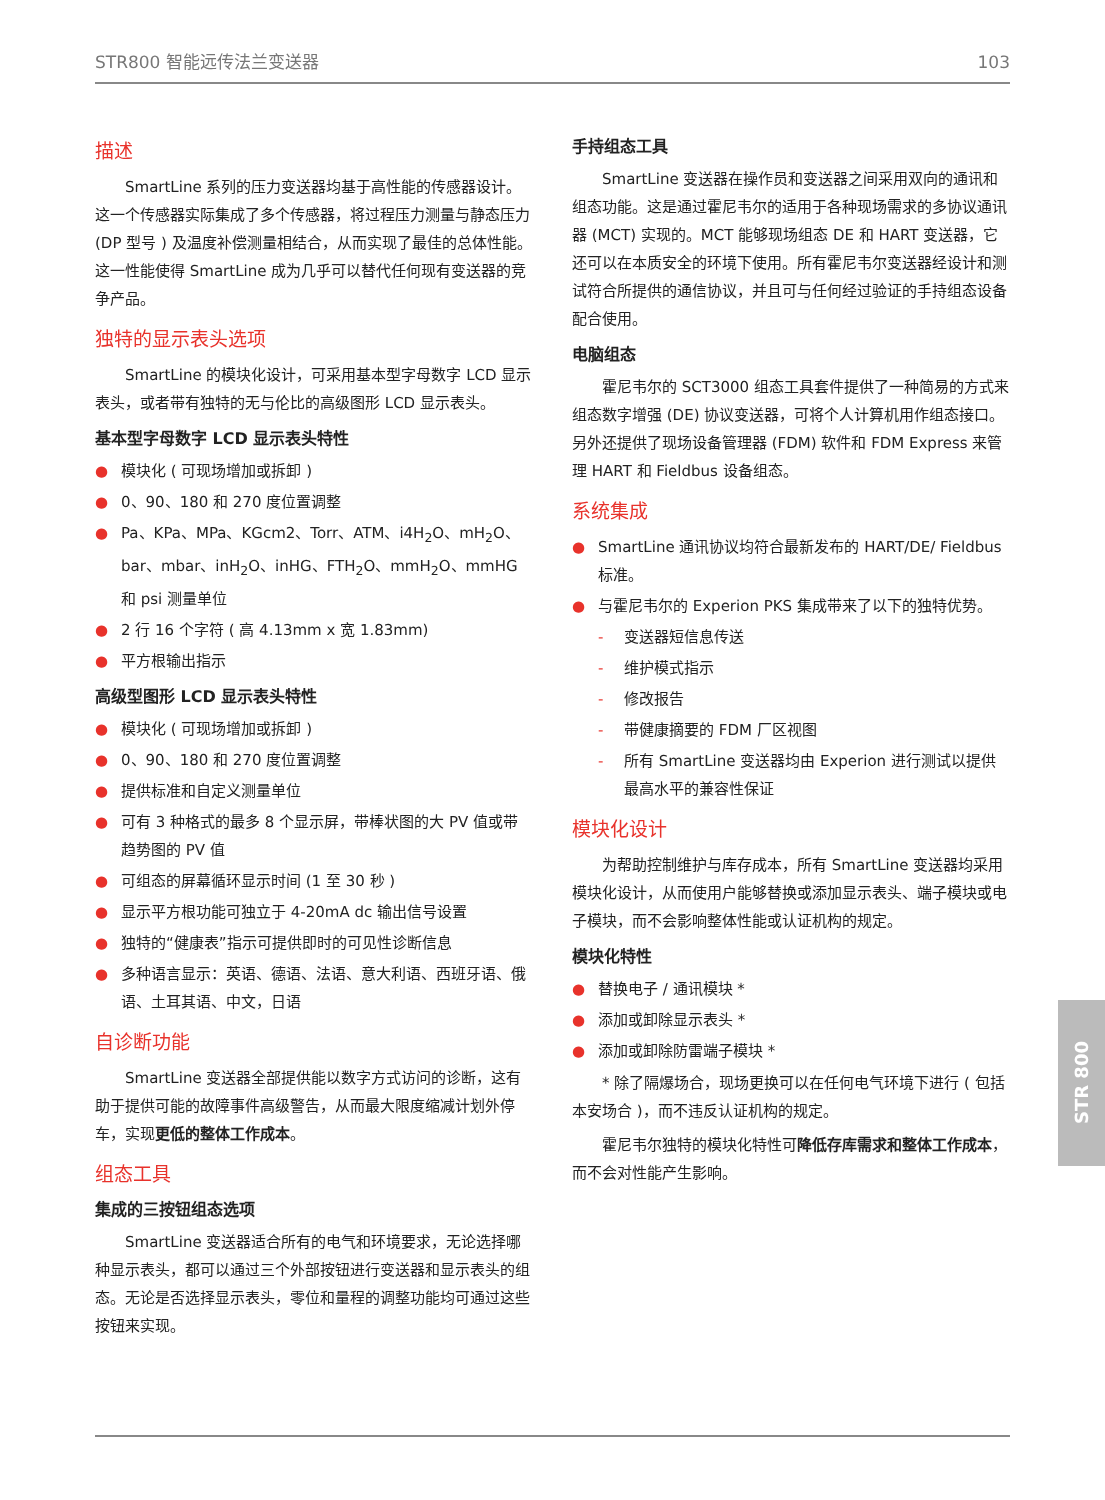STR800 智能远传法兰变送器 103
描述
SmartLine 系列的压力变送器均基于高性能的传感器设计。这一个传感器实际集成了多个传感器，将过程压力测量与静态压力 (DP 型号 ) 及温度补偿测量相结合，从而实现了最佳的总体性能。这一性能使得 SmartLine 成为几乎可以替代任何现有变送器的竞争产品。
独特的显示表头选项
SmartLine 的模块化设计，可采用基本型字母数字 LCD 显示表头，或者带有独特的无与伦比的高级图形 LCD 显示表头。
基本型字母数字 LCD 显示表头特性
● 模块化 ( 可现场增加或拆卸 )
● 0、90、180 和 270 度位置调整
● Pa、KPa、MPa、KGcm2、Torr、ATM、i4H<sub>2</sub>O、mH<sub>2</sub>O、bar、mbar、inH<sub>2</sub>O、inHG、FTH<sub>2</sub>O、mmH<sub>2</sub>O、mmHG 和 psi 测量单位
● 2 行 16 个字符 ( 高 4.13mm x 宽 1.83mm)
● 平方根输出指示
高级型图形 LCD 显示表头特性
● 模块化 ( 可现场增加或拆卸 )
● 0、90、180 和 270 度位置调整
● 提供标准和自定义测量单位
● 可有 3 种格式的最多 8 个显示屏，带棒状图的大 PV 值或带 趋势图的 PV 值
● 可组态的屏幕循环显示时间 (1 至 30 秒 )
● 显示平方根功能可独立于 4-20mA dc 输出信号设置
● 独特的“健康表”指示可提供即时的可见性诊断信息
● 多种语言显示：英语、德语、法语、意大利语、西班牙语、俄语、土耳其语、中文，日语
自诊断功能
SmartLine 变送器全部提供能以数字方式访问的诊断，这有助于提供可能的故障事件高级警告，从而最大限度缩减计划外停车，实现更低的整体工作成本。
组态工具
集成的三按钮组态选项
SmartLine 变送器适合所有的电气和环境要求，无论选择哪种显示表头，都可以通过三个外部按钮进行变送器和显示表头的组态。无论是否选择显示表头，零位和量程的调整功能均可通过这些按钮来实现。
手持组态工具
SmartLine 变送器在操作员和变送器之间采用双向的通讯和组态功能。这是通过霍尼韦尔的适用于各种现场需求的多协议通讯器 (MCT) 实现的。MCT 能够现场组态 DE 和 HART 变送器，它还可以在本质安全的环境下使用。所有霍尼韦尔变送器经设计和测试符合所提供的通信协议，并且可与任何经过验证的手持组态设备配合使用。
电脑组态
霍尼韦尔的 SCT3000 组态工具套件提供了一种简易的方式来组态数字增强 (DE) 协议变送器，可将个人计算机用作组态接口。另外还提供了现场设备管理器 (FDM) 软件和 FDM Express 来管理 HART 和 Fieldbus 设备组态。
系统集成
● SmartLine 通讯协议均符合最新发布的 HART/DE/ Fieldbus 标准。
● 与霍尼韦尔的 Experion PKS 集成带来了以下的独特优势。
- 变送器短信息传送
- 维护模式指示
- 修改报告
- 带健康摘要的 FDM 厂区视图
- 所有 SmartLine 变送器均由 Experion 进行测试以提供 最高水平的兼容性保证
模块化设计
为帮助控制维护与库存成本，所有 SmartLine 变送器均采用模块化设计，从而使用户能够替换或添加显示表头、端子模块或电子模块，而不会影响整体性能或认证机构的规定。
模块化特性
● 替换电子 / 通讯模块 *
● 添加或卸除显示表头 *
● 添加或卸除防雷端子模块 *
* 除了隔爆场合，现场更换可以在任何电气环境下进行 ( 包括本安场合 )，而不违反认证机构的规定。
霍尼韦尔独特的模块化特性可降低存库需求和整体工作成本，而不会对性能产生影响。
STR 800